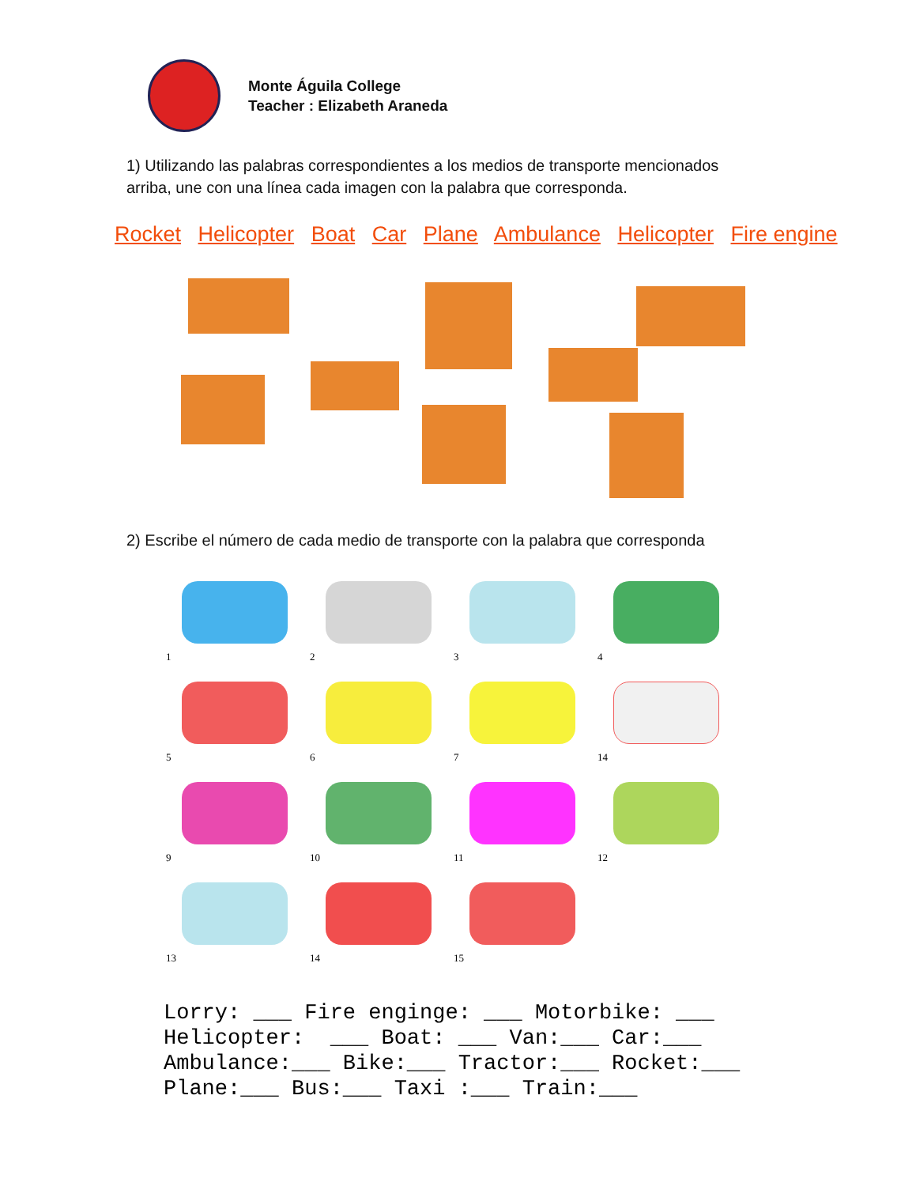Monte Águila College
Teacher : Elizabeth Araneda
1) Utilizando las palabras correspondientes a los medios de transporte mencionados arriba, une con una línea cada imagen con la palabra que corresponda.
Rocket Helicopter Boat Car Plane Ambulance Helicopter Fire engine
2) Escribe el número de cada medio de transporte con la palabra que corresponda
1
2
3
4
5
6
7
14
9
10
11
12
13
14
15
Lorry: ___ Fire enginge: ___ Motorbike: ___ Helicopter: ___ Boat: ___ Van:___ Car:___ Ambulance:___ Bike:___ Tractor:___ Rocket:___ Plane:___ Bus:___ Taxi :___ Train:___